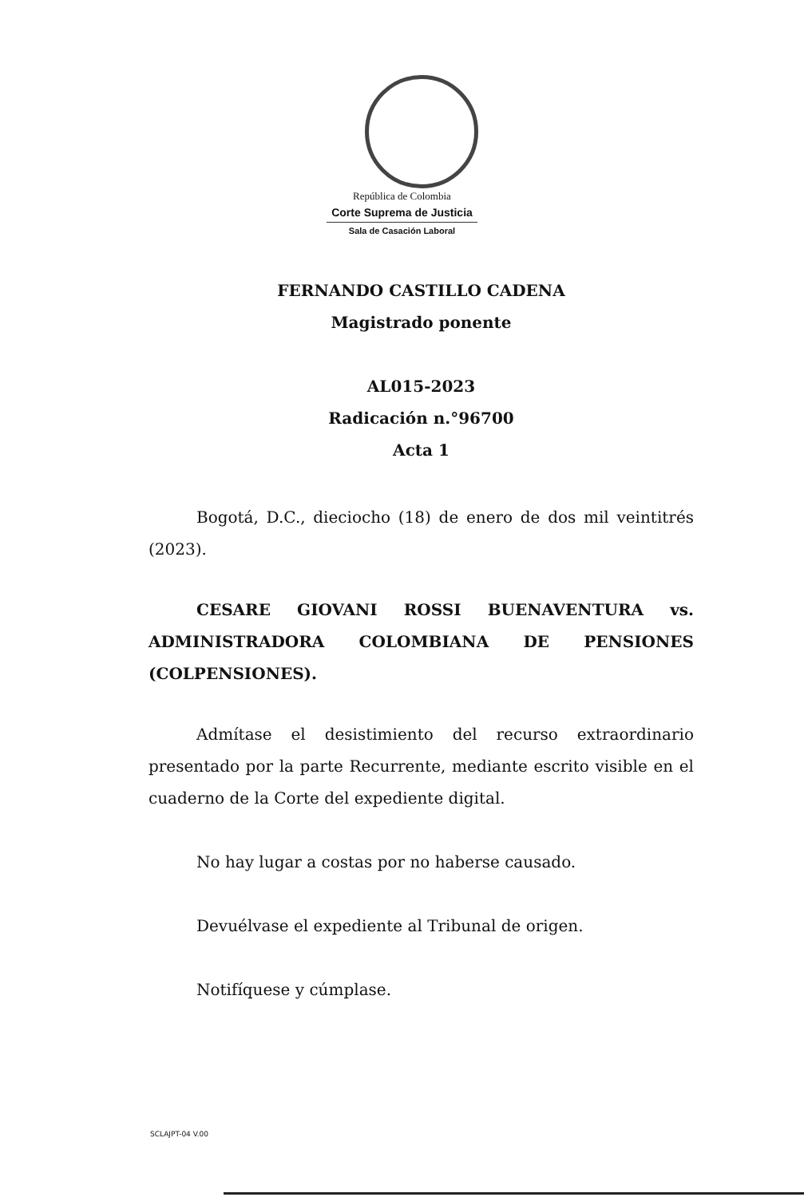República de Colombia
Corte Suprema de Justicia
Sala de Casación Laboral
FERNANDO CASTILLO CADENA
Magistrado ponente
AL015-2023
Radicación n.°96700
Acta 1
Bogotá, D.C., dieciocho (18) de enero de dos mil veintitrés (2023).
CESARE GIOVANI ROSSI BUENAVENTURA vs. ADMINISTRADORA COLOMBIANA DE PENSIONES (COLPENSIONES).
Admítase el desistimiento del recurso extraordinario presentado por la parte Recurrente, mediante escrito visible en el cuaderno de la Corte del expediente digital.
No hay lugar a costas por no haberse causado.
Devuélvase el expediente al Tribunal de origen.
Notifíquese y cúmplase.
SCLAJPT-04 V.00